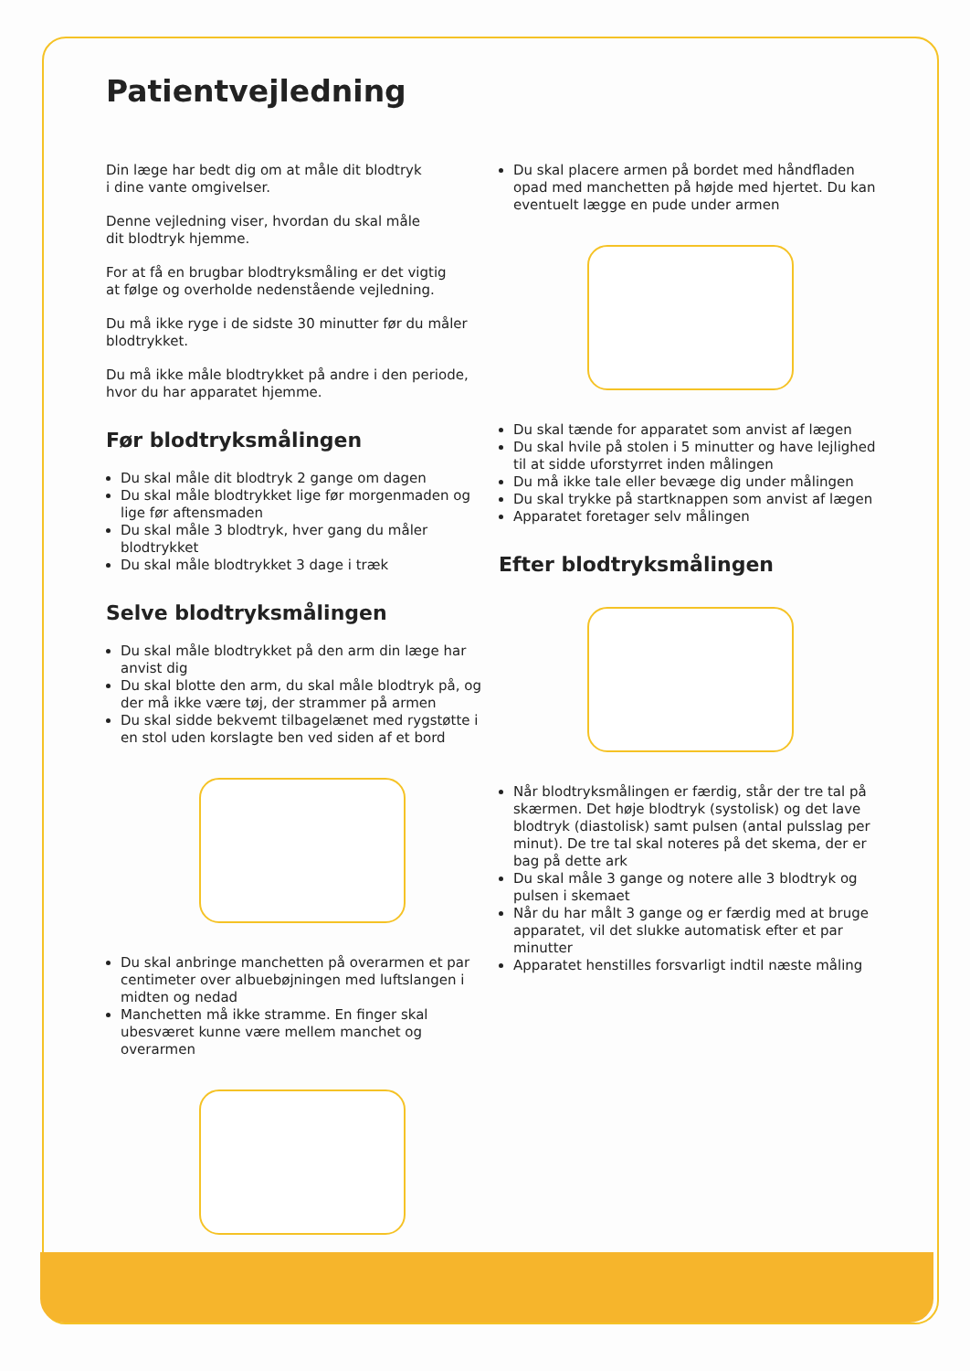Patientvejledning
Din læge har bedt dig om at måle dit blodtryk
i dine vante omgivelser.
Denne vejledning viser, hvordan du skal måle
dit blodtryk hjemme.
For at få en brugbar blodtryksmåling er det vigtig
at følge og overholde nedenstående vejledning.
Du må ikke ryge i de sidste 30 minutter før du måler
blodtrykket.
Du må ikke måle blodtrykket på andre i den periode,
hvor du har apparatet hjemme.
Før blodtryksmålingen
Du skal måle dit blodtryk 2 gange om dagen
Du skal måle blodtrykket lige før morgenmaden og lige før aftensmaden
Du skal måle 3 blodtryk, hver gang du måler blodtrykket
Du skal måle blodtrykket 3 dage i træk
Selve blodtryksmålingen
Du skal måle blodtrykket på den arm din læge har anvist dig
Du skal blotte den arm, du skal måle blodtryk på, og der må ikke være tøj, der strammer på armen
Du skal sidde bekvemt tilbagelænet med rygstøtte i en stol uden korslagte ben ved siden af et bord
Du skal anbringe manchetten på overarmen et par centimeter over albuebøjningen med luftslangen i midten og nedad
Manchetten må ikke stramme. En finger skal ubesværet kunne være mellem manchet og overarmen
Du skal placere armen på bordet med håndfladen opad med manchetten på højde med hjertet. Du kan eventuelt lægge en pude under armen
Du skal tænde for apparatet som anvist af lægen
Du skal hvile på stolen i 5 minutter og have lejlighed til at sidde uforstyrret inden målingen
Du må ikke tale eller bevæge dig under målingen
Du skal trykke på startknappen som anvist af lægen
Apparatet foretager selv målingen
Efter blodtryksmålingen
Når blodtryksmålingen er færdig, står der tre tal på skærmen. Det høje blodtryk (systolisk) og det lave blodtryk (diastolisk) samt pulsen (antal pulsslag per minut). De tre tal skal noteres på det skema, der er bag på dette ark
Du skal måle 3 gange og notere alle 3 blodtryk og pulsen i skemaet
Når du har målt 3 gange og er færdig med at bruge apparatet, vil det slukke automatisk efter et par minutter
Apparatet henstilles forsvarligt indtil næste måling